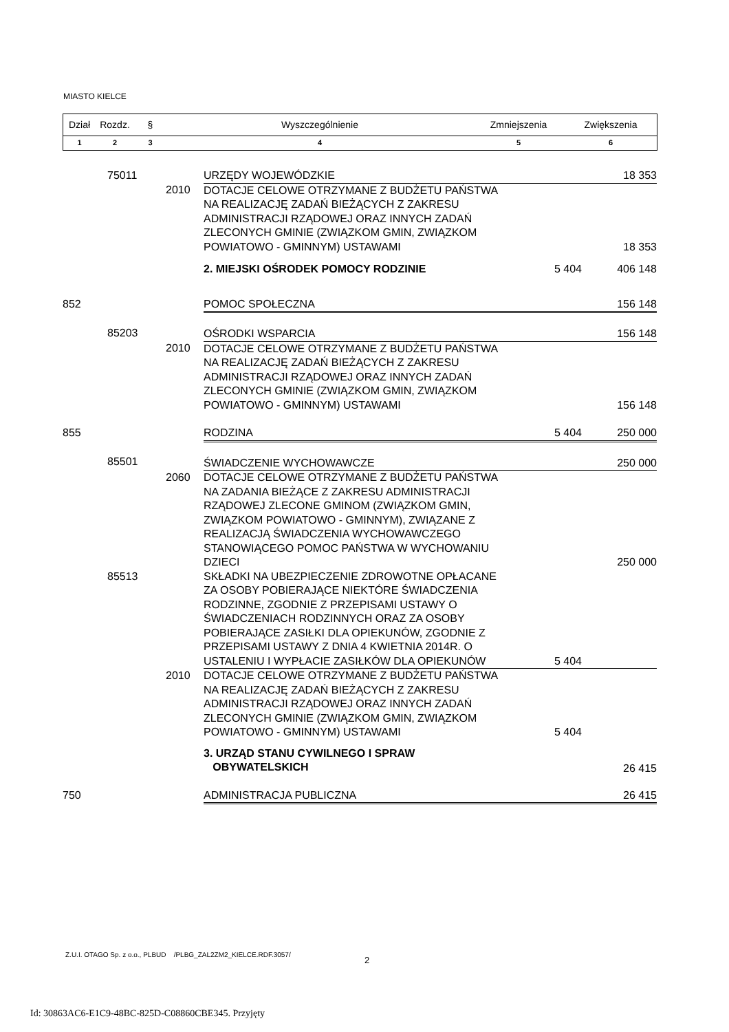MIASTO KIELCE
| Dział | Rozdz. | § | Wyszczególnienie | Zmniejszenia | Zwiększenia |
| 1 | 2 | 3 | 4 | 5 | 6 |
| | 75011 | | URZĘDY WOJEWÓDZKIE | | 18 353 |
| | | 2010 | DOTACJE CELOWE OTRZYMANE Z BUDŻETU PAŃSTWA NA REALIZACJĘ ZADAŃ BIEŻĄCYCH Z ZAKRESU ADMINISTRACJI RZĄDOWEJ ORAZ INNYCH ZADAŃ ZLECONYCH GMINIE (ZWIĄZKOM GMIN, ZWIĄZKOM POWIATOWO - GMINNYM) USTAWAMI | | 18 353 |
| | | | 2. MIEJSKI OŚRODEK POMOCY RODZINIE | 5 404 | 406 148 |
| 852 | | | POMOC SPOŁECZNA | | 156 148 |
| | 85203 | | OŚRODKI WSPARCIA | | 156 148 |
| | | 2010 | DOTACJE CELOWE OTRZYMANE Z BUDŻETU PAŃSTWA NA REALIZACJĘ ZADAŃ BIEŻĄCYCH Z ZAKRESU ADMINISTRACJI RZĄDOWEJ ORAZ INNYCH ZADAŃ ZLECONYCH GMINIE (ZWIĄZKOM GMIN, ZWIĄZKOM POWIATOWO - GMINNYM) USTAWAMI | | 156 148 |
| 855 | | | RODZINA | 5 404 | 250 000 |
| | 85501 | | ŚWIADCZENIE WYCHOWAWCZE | | 250 000 |
| | | 2060 | DOTACJE CELOWE OTRZYMANE Z BUDŻETU PAŃSTWA NA ZADANIA BIEŻĄCE Z ZAKRESU ADMINISTRACJI RZĄDOWEJ ZLECONE GMINOM (ZWIĄZKOM GMIN, ZWIĄZKOM POWIATOWO - GMINNYM), ZWIĄZANE Z REALIZACJĄ ŚWIADCZENIA WYCHOWAWCZEGO STANOWIĄCEGO POMOC PAŃSTWA W WYCHOWANIU DZIECI | | 250 000 |
| | 85513 | | SKŁADKI NA UBEZPIECZENIE ZDROWOTNE OPŁACANE ZA OSOBY POBIERAJĄCE NIEKTÓRE ŚWIADCZENIA RODZINNE, ZGODNIE Z PRZEPISAMI USTAWY O ŚWIADCZENIACH RODZINNYCH ORAZ ZA OSOBY POBIERAJĄCE ZASIŁKI DLA OPIEKUNÓW, ZGODNIE Z PRZEPISAMI USTAWY Z DNIA 4 KWIETNIA 2014R. O USTALENIU I WYPŁACIE ZASIŁKÓW DLA OPIEKUNÓW | 5 404 | |
| | | 2010 | DOTACJE CELOWE OTRZYMANE Z BUDŻETU PAŃSTWA NA REALIZACJĘ ZADAŃ BIEŻĄCYCH Z ZAKRESU ADMINISTRACJI RZĄDOWEJ ORAZ INNYCH ZADAŃ ZLECONYCH GMINIE (ZWIĄZKOM GMIN, ZWIĄZKOM POWIATOWO - GMINNYM) USTAWAMI | 5 404 | |
| | | | 3. URZĄD STANU CYWILNEGO I SPRAW OBYWATELSKICH | | 26 415 |
| 750 | | | ADMINISTRACJA PUBLICZNA | | 26 415 |
Z.U.I. OTAGO Sp. z o.o., PLBUD /PLBG_ZAL2ZM2_KIELCE.RDF.3057/
2
Id: 30863AC6-E1C9-48BC-825D-C08860CBE345. Przyjęty